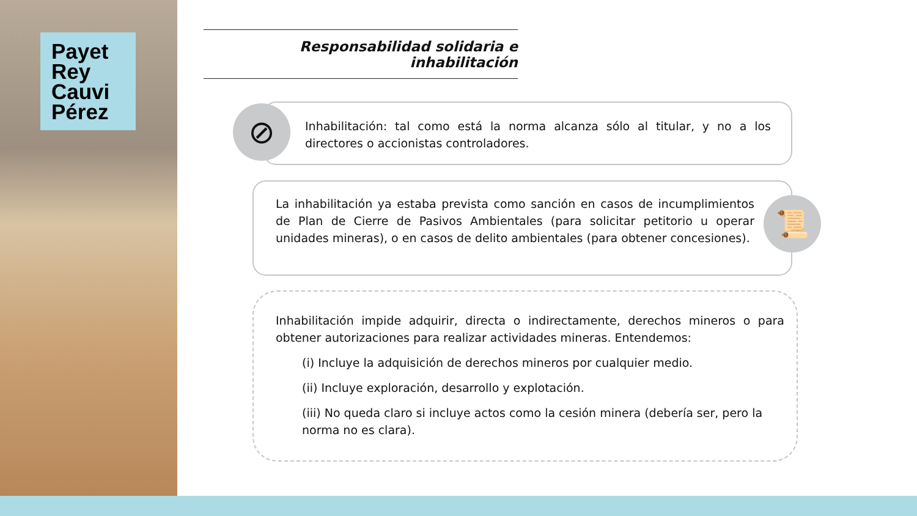Payet
Rey
Cauvi
Pérez
Responsabilidad solidaria e inhabilitación
Inhabilitación: tal como está la norma alcanza sólo al titular, y no a los directores o accionistas controladores.
⊘
La inhabilitación ya estaba prevista como sanción en casos de incumplimientos de Plan de Cierre de Pasivos Ambientales (para solicitar petitorio u operar unidades mineras), o en casos de delito ambientales (para obtener concesiones).
📜
Inhabilitación impide adquirir, directa o indirectamente, derechos mineros o para obtener autorizaciones para realizar actividades mineras. Entendemos:
(i) Incluye la adquisición de derechos mineros por cualquier medio.
(ii) Incluye exploración, desarrollo y explotación.
(iii) No queda claro si incluye actos como la cesión minera (debería ser, pero la norma no es clara).